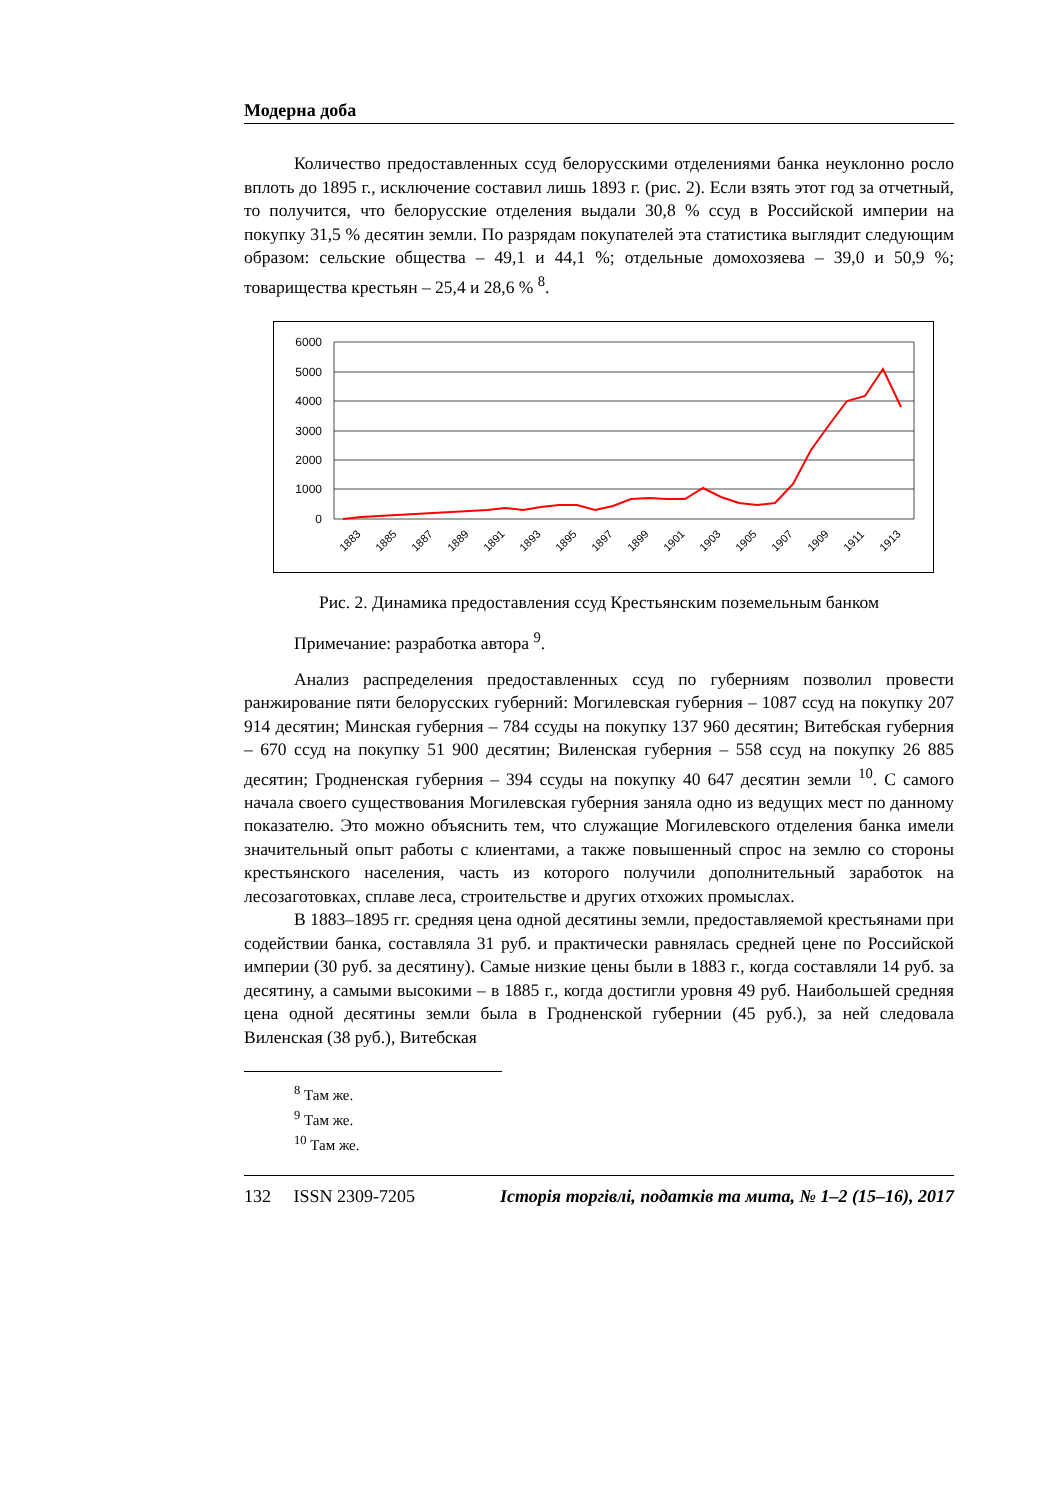Модерна доба
Количество предоставленных ссуд белорусскими отделениями банка неуклонно росло вплоть до 1895 г., исключение составил лишь 1893 г. (рис. 2). Если взять этот год за отчетный, то получится, что белорусские отделения выдали 30,8 % ссуд в Российской империи на покупку 31,5 % десятин земли. По разрядам покупателей эта статистика выглядит следующим образом: сельские общества – 49,1 и 44,1 %; отдельные домохозяева – 39,0 и 50,9 %; товарищества крестьян – 25,4 и 28,6 % <sup>8</sup>.
6000
5000
4000
3000
2000
1000
0
1883
1885
1887
1889
1891
1893
1895
1897
1899
1901
1903
1905
1907
1909
1911
1913
Рис. 2. Динамика предоставления ссуд Крестьянским поземельным банком
Примечание: разработка автора <sup>9</sup>.
Анализ распределения предоставленных ссуд по губерниям позволил провести ранжирование пяти белорусских губерний: Могилевская губерния – 1087 ссуд на покупку 207 914 десятин; Минская губерния – 784 ссуды на покупку 137 960 десятин; Витебская губерния – 670 ссуд на покупку 51 900 десятин; Виленская губерния – 558 ссуд на покупку 26 885 десятин; Гродненская губерния – 394 ссуды на покупку 40 647 десятин земли <sup>10</sup>. С самого начала своего существования Могилевская губерния заняла одно из ведущих мест по данному показателю. Это можно объяснить тем, что служащие Могилевского отделения банка имели значительный опыт работы с клиентами, а также повышенный спрос на землю со стороны крестьянского населения, часть из которого получили дополнительный заработок на лесозаготовках, сплаве леса, строительстве и других отхожих промыслах.
В 1883–1895 гг. средняя цена одной десятины земли, предоставляемой крестьянами при содействии банка, составляла 31 руб. и практически равнялась средней цене по Российской империи (30 руб. за десятину). Самые низкие цены были в 1883 г., когда составляли 14 руб. за десятину, а самыми высокими – в 1885 г., когда достигли уровня 49 руб. Наибольшей средняя цена одной десятины земли была в Гродненской губернии (45 руб.), за ней следовала Виленская (38 руб.), Витебская
<sup>8</sup> Там же.
<sup>9</sup> Там же.
<sup>10</sup> Там же.
132 ISSN 2309-7205 Історія торгівлі, податків та мита, № 1–2 (15–16), 2017